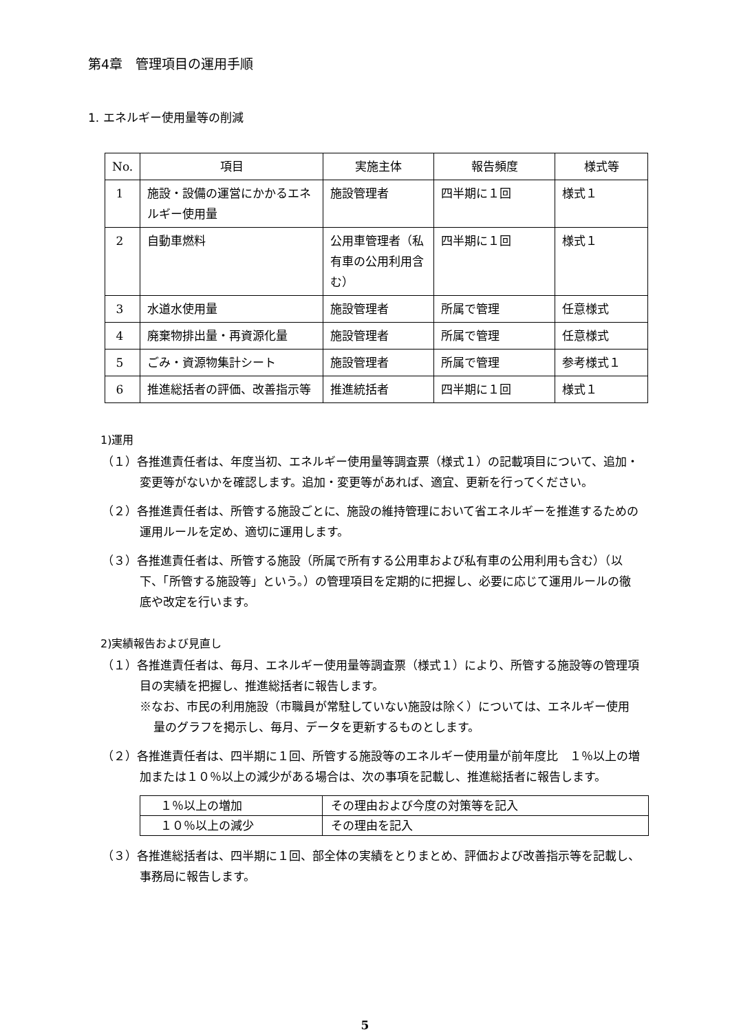第4章　管理項目の運用手順
1. エネルギー使用量等の削減
| No. | 項目 | 実施主体 | 報告頻度 | 様式等 |
| --- | --- | --- | --- | --- |
| 1 | 施設・設備の運営にかかるエネルギー使用量 | 施設管理者 | 四半期に１回 | 様式１ |
| 2 | 自動車燃料 | 公用車管理者（私有車の公用利用含む） | 四半期に１回 | 様式１ |
| 3 | 水道水使用量 | 施設管理者 | 所属で管理 | 任意様式 |
| 4 | 廃棄物排出量・再資源化量 | 施設管理者 | 所属で管理 | 任意様式 |
| 5 | ごみ・資源物集計シート | 施設管理者 | 所属で管理 | 参考様式１ |
| 6 | 推進総括者の評価、改善指示等 | 推進統括者 | 四半期に１回 | 様式１ |
1)運用
（１）各推進責任者は、年度当初、エネルギー使用量等調査票（様式１）の記載項目について、追加・変更等がないかを確認します。追加・変更等があれば、適宜、更新を行ってください。
（２）各推進責任者は、所管する施設ごとに、施設の維持管理において省エネルギーを推進するための運用ルールを定め、適切に運用します。
（３）各推進責任者は、所管する施設（所属で所有する公用車および私有車の公用利用も含む）（以下、「所管する施設等」という。）の管理項目を定期的に把握し、必要に応じて運用ルールの徹底や改定を行います。
2)実績報告および見直し
（１）各推進責任者は、毎月、エネルギー使用量等調査票（様式１）により、所管する施設等の管理項目の実績を把握し、推進総括者に報告します。
※なお、市民の利用施設（市職員が常駐していない施設は除く）については、エネルギー使用量のグラフを掲示し、毎月、データを更新するものとします。
（２）各推進責任者は、四半期に１回、所管する施設等のエネルギー使用量が前年度比　１％以上の増加または１０％以上の減少がある場合は、次の事項を記載し、推進総括者に報告します。
| １％以上の増加 | その理由および今度の対策等を記入 |
| １０％以上の減少 | その理由を記入 |
（３）各推進総括者は、四半期に１回、部全体の実績をとりまとめ、評価および改善指示等を記載し、事務局に報告します。
5